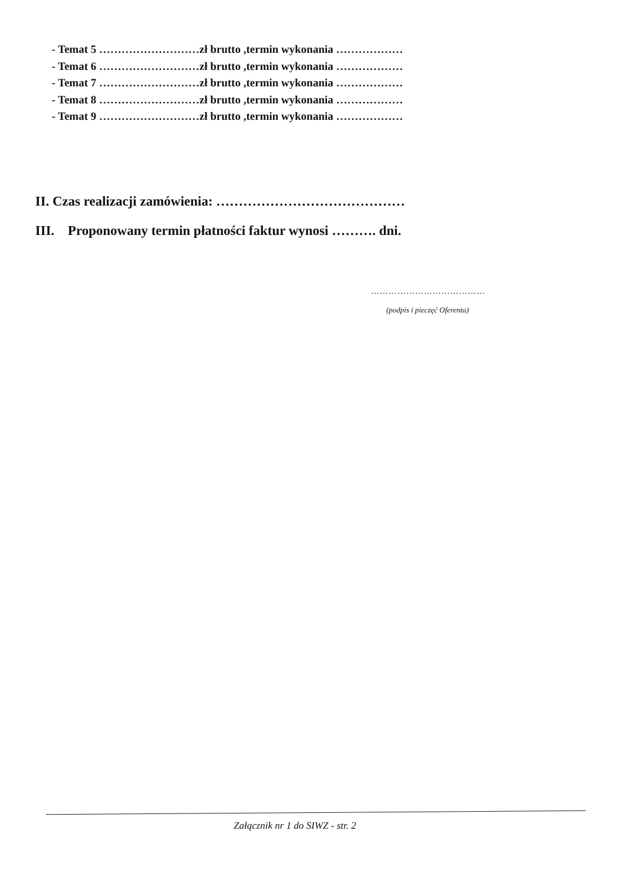- Temat 5 ………………………zł brutto ,termin wykonania ………………
- Temat 6 ………………………zł brutto ,termin wykonania ………………
- Temat 7 ………………………zł brutto ,termin wykonania ………………
- Temat 8 ………………………zł brutto ,termin wykonania ………………
- Temat 9 ………………………zł brutto ,termin wykonania ………………
II. Czas realizacji zamówienia: ……………………………………
III. Proponowany termin płatności faktur wynosi ………. dni.
…………………………………
(podpis i pieczęć Oferenta)
Załącznik nr 1 do SIWZ - str. 2